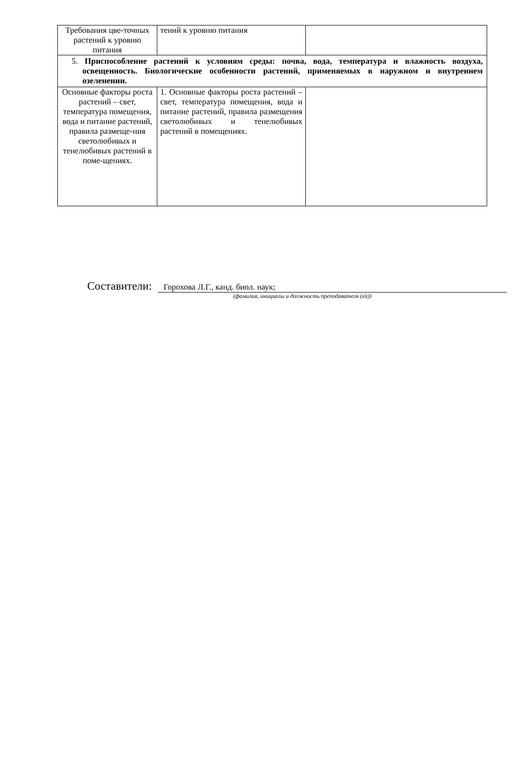| Требования цве-точных растений к уровню питания | тений к уровню питания | |
| 5. Приспособление растений к условиям среды: почва, вода, температура и влажность воздуха, освещенность. Биологические особенности растений, применяемых в наружном и внутреннем озеленении. | | |
| Основные факторы роста растений – свет, температура помещения, вода и питание растений, правила размеще-ния светолюбивых и тенелюбивых растений в поме-щениях. | 1. Основные факторы роста растений – свет, температура помещения, вода и питание растений, правила размещения светолюбивых и тенелюбивых растений в помещениях. | |
Составители: Горохова Л.Г., канд. биол. наук;
(фамилия, инициалы и должность преподавателя (ей))